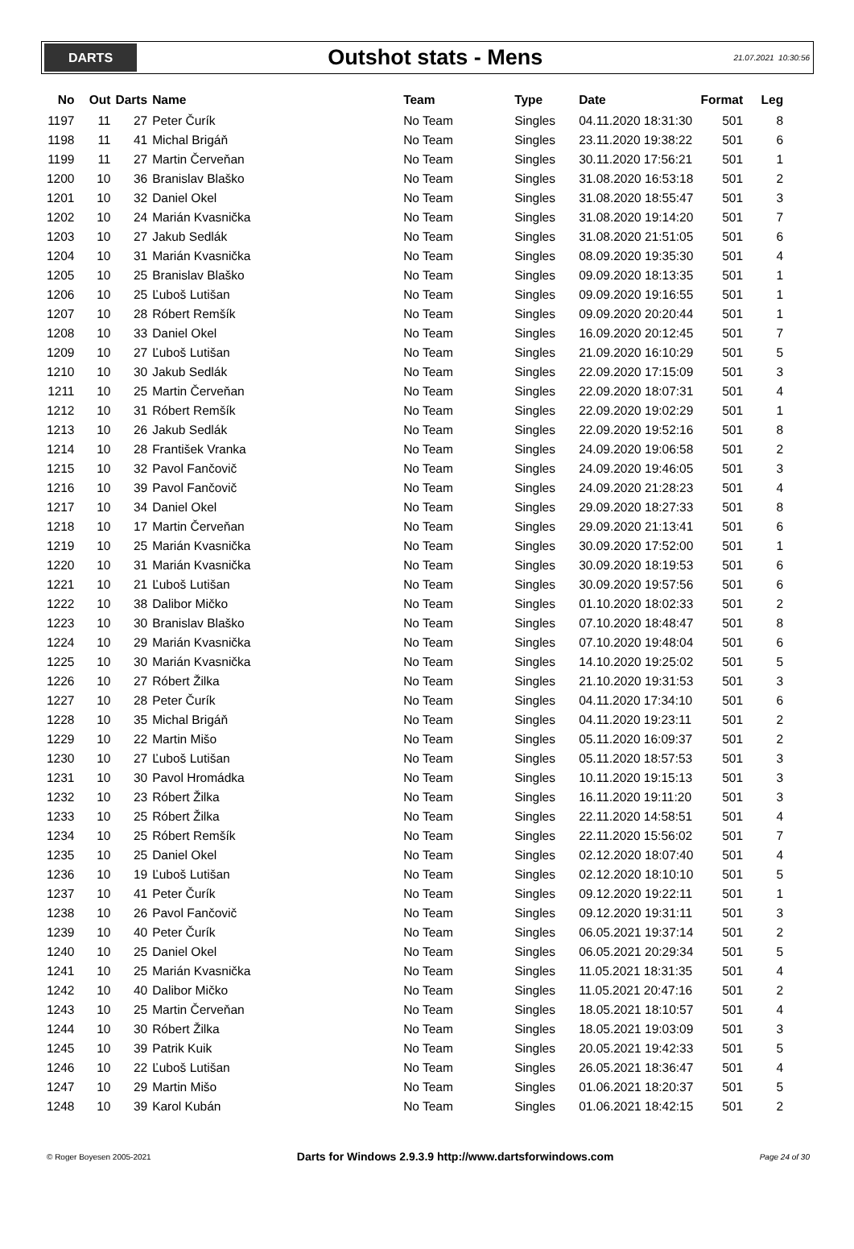DARTS
Outshot stats - Mens
21.07.2021 10:30:56
| No | Out | Darts | Name | Team | Type | Date | Format | Leg |
| --- | --- | --- | --- | --- | --- | --- | --- | --- |
| 1197 | 11 | 27 | Peter Čurík | No Team | Singles | 04.11.2020 18:31:30 | 501 | 8 |
| 1198 | 11 | 41 | Michal Brigáň | No Team | Singles | 23.11.2020 19:38:22 | 501 | 6 |
| 1199 | 11 | 27 | Martin Červeňan | No Team | Singles | 30.11.2020 17:56:21 | 501 | 1 |
| 1200 | 10 | 36 | Branislav Blaško | No Team | Singles | 31.08.2020 16:53:18 | 501 | 2 |
| 1201 | 10 | 32 | Daniel Okel | No Team | Singles | 31.08.2020 18:55:47 | 501 | 3 |
| 1202 | 10 | 24 | Marián Kvasnička | No Team | Singles | 31.08.2020 19:14:20 | 501 | 7 |
| 1203 | 10 | 27 | Jakub Sedlák | No Team | Singles | 31.08.2020 21:51:05 | 501 | 6 |
| 1204 | 10 | 31 | Marián Kvasnička | No Team | Singles | 08.09.2020 19:35:30 | 501 | 4 |
| 1205 | 10 | 25 | Branislav Blaško | No Team | Singles | 09.09.2020 18:13:35 | 501 | 1 |
| 1206 | 10 | 25 | Ľuboš Lutišan | No Team | Singles | 09.09.2020 19:16:55 | 501 | 1 |
| 1207 | 10 | 28 | Róbert Remšík | No Team | Singles | 09.09.2020 20:20:44 | 501 | 1 |
| 1208 | 10 | 33 | Daniel Okel | No Team | Singles | 16.09.2020 20:12:45 | 501 | 7 |
| 1209 | 10 | 27 | Ľuboš Lutišan | No Team | Singles | 21.09.2020 16:10:29 | 501 | 5 |
| 1210 | 10 | 30 | Jakub Sedlák | No Team | Singles | 22.09.2020 17:15:09 | 501 | 3 |
| 1211 | 10 | 25 | Martin Červeňan | No Team | Singles | 22.09.2020 18:07:31 | 501 | 4 |
| 1212 | 10 | 31 | Róbert Remšík | No Team | Singles | 22.09.2020 19:02:29 | 501 | 1 |
| 1213 | 10 | 26 | Jakub Sedlák | No Team | Singles | 22.09.2020 19:52:16 | 501 | 8 |
| 1214 | 10 | 28 | František Vranka | No Team | Singles | 24.09.2020 19:06:58 | 501 | 2 |
| 1215 | 10 | 32 | Pavol Fančovič | No Team | Singles | 24.09.2020 19:46:05 | 501 | 3 |
| 1216 | 10 | 39 | Pavol Fančovič | No Team | Singles | 24.09.2020 21:28:23 | 501 | 4 |
| 1217 | 10 | 34 | Daniel Okel | No Team | Singles | 29.09.2020 18:27:33 | 501 | 8 |
| 1218 | 10 | 17 | Martin Červeňan | No Team | Singles | 29.09.2020 21:13:41 | 501 | 6 |
| 1219 | 10 | 25 | Marián Kvasnička | No Team | Singles | 30.09.2020 17:52:00 | 501 | 1 |
| 1220 | 10 | 31 | Marián Kvasnička | No Team | Singles | 30.09.2020 18:19:53 | 501 | 6 |
| 1221 | 10 | 21 | Ľuboš Lutišan | No Team | Singles | 30.09.2020 19:57:56 | 501 | 6 |
| 1222 | 10 | 38 | Dalibor Mičko | No Team | Singles | 01.10.2020 18:02:33 | 501 | 2 |
| 1223 | 10 | 30 | Branislav Blaško | No Team | Singles | 07.10.2020 18:48:47 | 501 | 8 |
| 1224 | 10 | 29 | Marián Kvasnička | No Team | Singles | 07.10.2020 19:48:04 | 501 | 6 |
| 1225 | 10 | 30 | Marián Kvasnička | No Team | Singles | 14.10.2020 19:25:02 | 501 | 5 |
| 1226 | 10 | 27 | Róbert Žilka | No Team | Singles | 21.10.2020 19:31:53 | 501 | 3 |
| 1227 | 10 | 28 | Peter Čurík | No Team | Singles | 04.11.2020 17:34:10 | 501 | 6 |
| 1228 | 10 | 35 | Michal Brigáň | No Team | Singles | 04.11.2020 19:23:11 | 501 | 2 |
| 1229 | 10 | 22 | Martin Mišo | No Team | Singles | 05.11.2020 16:09:37 | 501 | 2 |
| 1230 | 10 | 27 | Ľuboš Lutišan | No Team | Singles | 05.11.2020 18:57:53 | 501 | 3 |
| 1231 | 10 | 30 | Pavol Hromádka | No Team | Singles | 10.11.2020 19:15:13 | 501 | 3 |
| 1232 | 10 | 23 | Róbert Žilka | No Team | Singles | 16.11.2020 19:11:20 | 501 | 3 |
| 1233 | 10 | 25 | Róbert Žilka | No Team | Singles | 22.11.2020 14:58:51 | 501 | 4 |
| 1234 | 10 | 25 | Róbert Remšík | No Team | Singles | 22.11.2020 15:56:02 | 501 | 7 |
| 1235 | 10 | 25 | Daniel Okel | No Team | Singles | 02.12.2020 18:07:40 | 501 | 4 |
| 1236 | 10 | 19 | Ľuboš Lutišan | No Team | Singles | 02.12.2020 18:10:10 | 501 | 5 |
| 1237 | 10 | 41 | Peter Čurík | No Team | Singles | 09.12.2020 19:22:11 | 501 | 1 |
| 1238 | 10 | 26 | Pavol Fančovič | No Team | Singles | 09.12.2020 19:31:11 | 501 | 3 |
| 1239 | 10 | 40 | Peter Čurík | No Team | Singles | 06.05.2021 19:37:14 | 501 | 2 |
| 1240 | 10 | 25 | Daniel Okel | No Team | Singles | 06.05.2021 20:29:34 | 501 | 5 |
| 1241 | 10 | 25 | Marián Kvasnička | No Team | Singles | 11.05.2021 18:31:35 | 501 | 4 |
| 1242 | 10 | 40 | Dalibor Mičko | No Team | Singles | 11.05.2021 20:47:16 | 501 | 2 |
| 1243 | 10 | 25 | Martin Červeňan | No Team | Singles | 18.05.2021 18:10:57 | 501 | 4 |
| 1244 | 10 | 30 | Róbert Žilka | No Team | Singles | 18.05.2021 19:03:09 | 501 | 3 |
| 1245 | 10 | 39 | Patrik Kuik | No Team | Singles | 20.05.2021 19:42:33 | 501 | 5 |
| 1246 | 10 | 22 | Ľuboš Lutišan | No Team | Singles | 26.05.2021 18:36:47 | 501 | 4 |
| 1247 | 10 | 29 | Martin Mišo | No Team | Singles | 01.06.2021 18:20:37 | 501 | 5 |
| 1248 | 10 | 39 | Karol Kubán | No Team | Singles | 01.06.2021 18:42:15 | 501 | 2 |
© Roger Boyesen 2005-2021 Darts for Windows 2.9.3.9 http://www.dartsforwindows.com Page 24 of 30